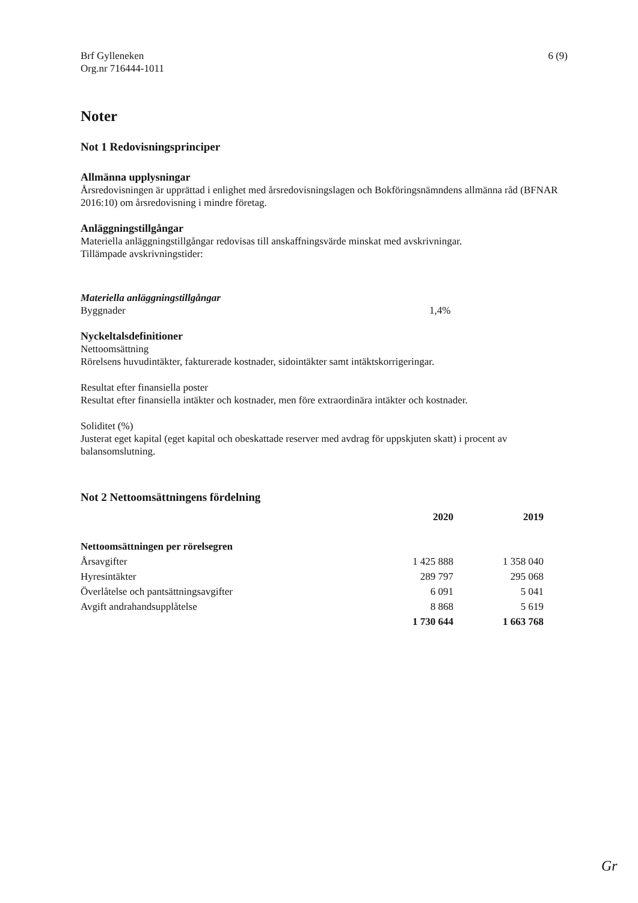Brf Gylleneken
Org.nr 716444-1011
6 (9)
Noter
Not 1 Redovisningsprinciper
Allmänna upplysningar
Årsredovisningen är upprättad i enlighet med årsredovisningslagen och Bokföringsnämndens allmänna råd (BFNAR 2016:10) om årsredovisning i mindre företag.
Anläggningstillgångar
Materiella anläggningstillgångar redovisas till anskaffningsvärde minskat med avskrivningar.
Tillämpade avskrivningstider:
Materiella anläggningstillgångar
Byggnader 1,4%
Nyckeltalsdefinitioner
Nettoomsättning
Rörelsens huvudintäkter, fakturerade kostnader, sidointäkter samt intäktskorrigeringar.
Resultat efter finansiella poster
Resultat efter finansiella intäkter och kostnader, men före extraordinära intäkter och kostnader.
Soliditet (%)
Justerat eget kapital (eget kapital och obeskattade reserver med avdrag för uppskjuten skatt) i procent av balansomslutning.
Not 2 Nettoomsättningens fördelning
| | 2020 | 2019 |
| --- | --- | --- |
| Nettoomsättningen per rörelsegren | | |
| Årsavgifter | 1 425 888 | 1 358 040 |
| Hyresintäkter | 289 797 | 295 068 |
| Överlåtelse och pantsättningsavgifter | 6 091 | 5 041 |
| Avgift andrahandsupplåtelse | 8 868 | 5 619 |
| | 1 730 644 | 1 663 768 |
Gr